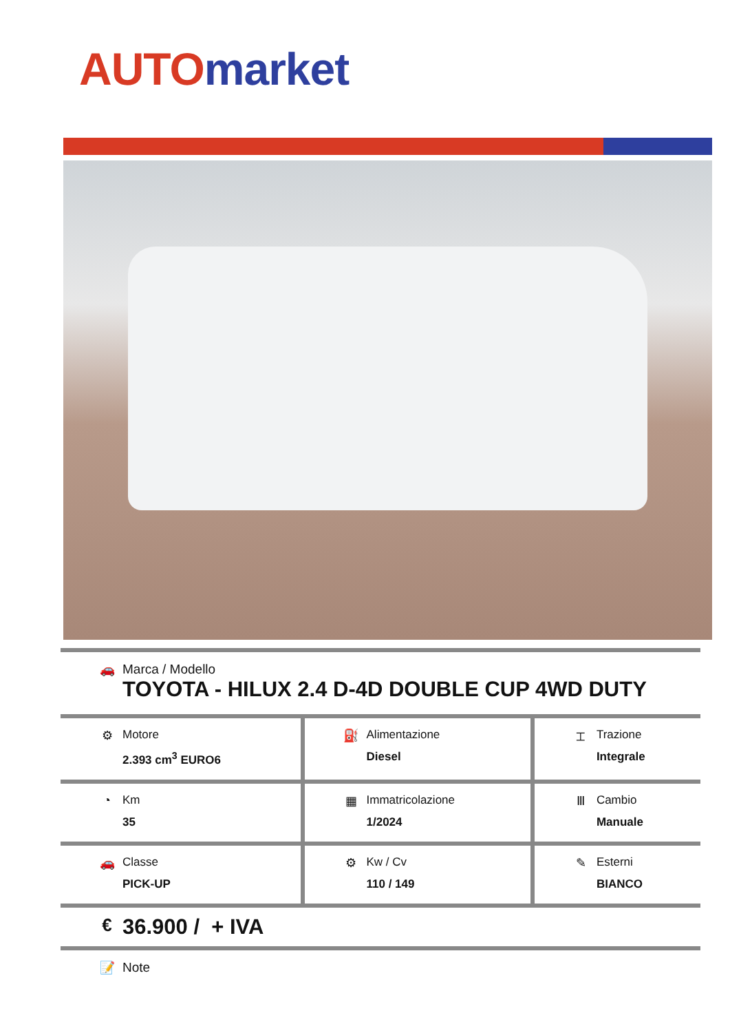AUTO market
| 🚗 Marca / Modello TOYOTA - HILUX 2.4 D-4D DOUBLE CUP 4WD DUTY | | |
| ⚙ Motore 2.393 cm<sup>3</sup> EURO6 | ⛽ Alimentazione Diesel | ⌶ Trazione Integrale |
| ◔ Km 35 | ▦ Immatricolazione 1/2024 | Ⅲ Cambio Manuale |
| 🚗 Classe PICK-UP | ⚙ Kw / Cv 110 / 149 | ✎ Esterni BIANCO |
| € 36.900 / + IVA | | |
| 📝 Note | | |